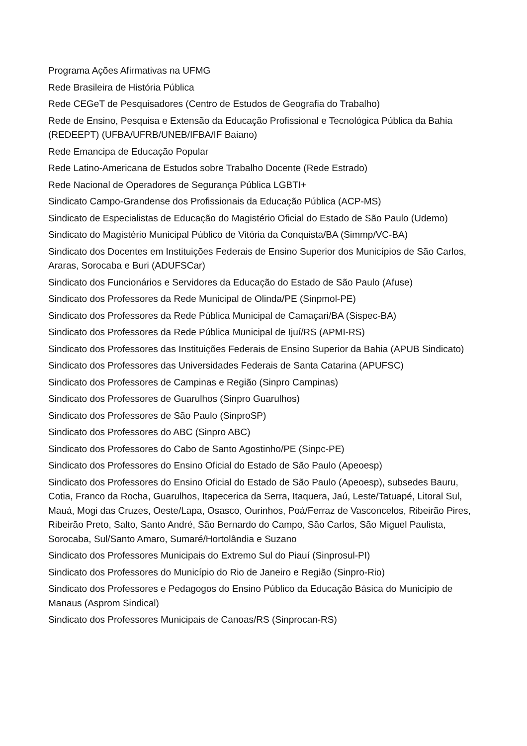Programa Ações Afirmativas na UFMG
Rede Brasileira de História Pública
Rede CEGeT de Pesquisadores (Centro de Estudos de Geografia do Trabalho)
Rede de Ensino, Pesquisa e Extensão da Educação Profissional e Tecnológica Pública da Bahia (REDEEPT) (UFBA/UFRB/UNEB/IFBA/IF Baiano)
Rede Emancipa de Educação Popular
Rede Latino-Americana de Estudos sobre Trabalho Docente (Rede Estrado)
Rede Nacional de Operadores de Segurança Pública LGBTI+
Sindicato Campo-Grandense dos Profissionais da Educação Pública (ACP-MS)
Sindicato de Especialistas de Educação do Magistério Oficial do Estado de São Paulo (Udemo)
Sindicato do Magistério Municipal Público de Vitória da Conquista/BA (Simmp/VC-BA)
Sindicato dos Docentes em Instituições Federais de Ensino Superior dos Municípios de São Carlos, Araras, Sorocaba e Buri (ADUFSCar)
Sindicato dos Funcionários e Servidores da Educação do Estado de São Paulo (Afuse)
Sindicato dos Professores da Rede Municipal de Olinda/PE (Sinpmol-PE)
Sindicato dos Professores da Rede Pública Municipal de Camaçari/BA (Sispec-BA)
Sindicato dos Professores da Rede Pública Municipal de Ijuí/RS (APMI-RS)
Sindicato dos Professores das Instituições Federais de Ensino Superior da Bahia (APUB Sindicato)
Sindicato dos Professores das Universidades Federais de Santa Catarina (APUFSC)
Sindicato dos Professores de Campinas e Região (Sinpro Campinas)
Sindicato dos Professores de Guarulhos (Sinpro Guarulhos)
Sindicato dos Professores de São Paulo (SinproSP)
Sindicato dos Professores do ABC (Sinpro ABC)
Sindicato dos Professores do Cabo de Santo Agostinho/PE (Sinpc-PE)
Sindicato dos Professores do Ensino Oficial do Estado de São Paulo (Apeoesp)
Sindicato dos Professores do Ensino Oficial do Estado de São Paulo (Apeoesp), subsedes Bauru, Cotia, Franco da Rocha, Guarulhos, Itapecerica da Serra, Itaquera, Jaú, Leste/Tatuapé, Litoral Sul, Mauá, Mogi das Cruzes, Oeste/Lapa, Osasco, Ourinhos, Poá/Ferraz de Vasconcelos, Ribeirão Pires, Ribeirão Preto, Salto, Santo André, São Bernardo do Campo, São Carlos, São Miguel Paulista, Sorocaba, Sul/Santo Amaro, Sumaré/Hortolândia e Suzano
Sindicato dos Professores Municipais do Extremo Sul do Piauí (Sinprosul-PI)
Sindicato dos Professores do Município do Rio de Janeiro e Região (Sinpro-Rio)
Sindicato dos Professores e Pedagogos do Ensino Público da Educação Básica do Município de Manaus (Asprom Sindical)
Sindicato dos Professores Municipais de Canoas/RS (Sinprocan-RS)